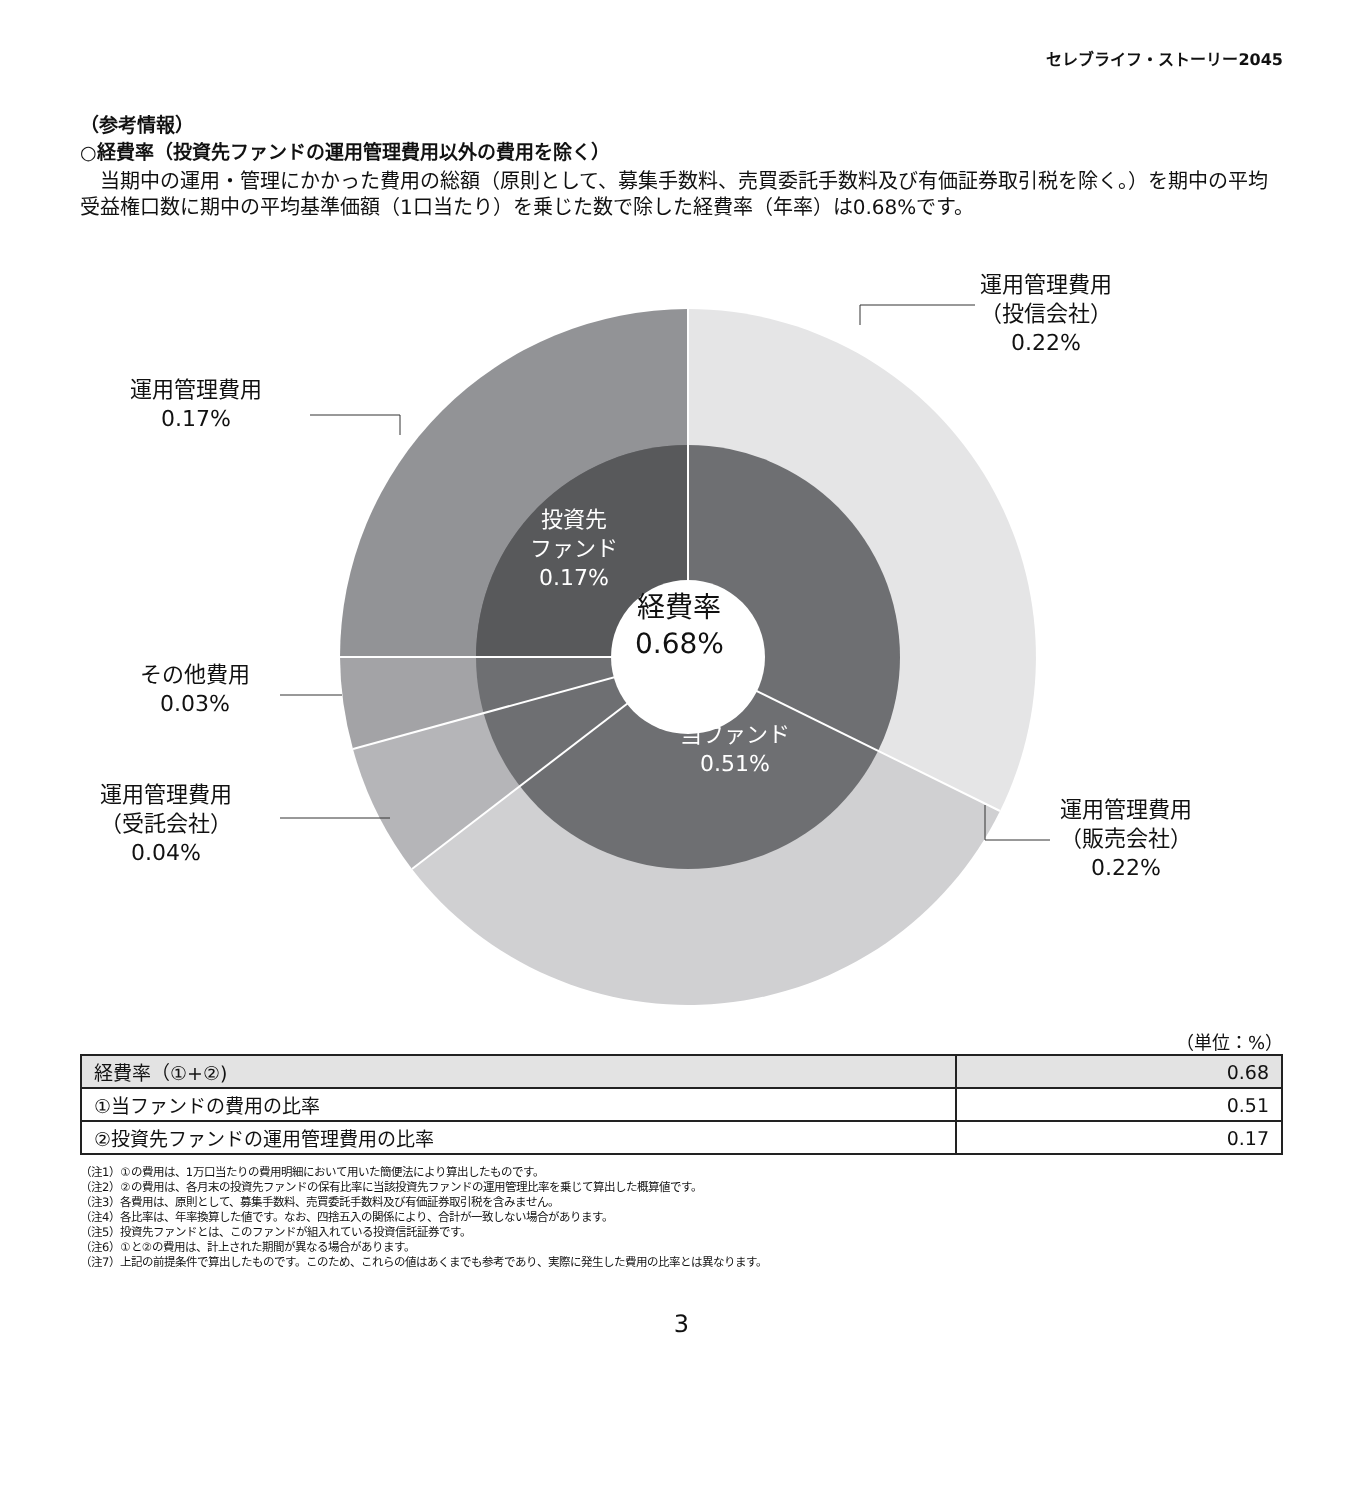セレブライフ・ストーリー2045
（参考情報）
○経費率（投資先ファンドの運用管理費用以外の費用を除く）
当期中の運用・管理にかかった費用の総額（原則として、募集手数料、売買委託手数料及び有価証券取引税を除く。）を期中の平均受益権口数に期中の平均基準価額（1口当たり）を乗じた数で除した経費率（年率）は0.68%です。
運用管理費用
（投信会社）
0.22%
運用管理費用
0.17%
その他費用
0.03%
運用管理費用
（受託会社）
0.04%
運用管理費用
（販売会社）
0.22%
投資先
ファンド
0.17%
経費率
0.68%
当ファンド
0.51%
（単位：%）
| 経費率（①+②) | 0.68 |
| ①当ファンドの費用の比率 | 0.51 |
| ②投資先ファンドの運用管理費用の比率 | 0.17 |
（注1）①の費用は、1万口当たりの費用明細において用いた簡便法により算出したものです。
（注2）②の費用は、各月末の投資先ファンドの保有比率に当該投資先ファンドの運用管理比率を乗じて算出した概算値です。
（注3）各費用は、原則として、募集手数料、売買委託手数料及び有価証券取引税を含みません。
（注4）各比率は、年率換算した値です。なお、四捨五入の関係により、合計が一致しない場合があります。
（注5）投資先ファンドとは、このファンドが組入れている投資信託証券です。
（注6）①と②の費用は、計上された期間が異なる場合があります。
（注7）上記の前提条件で算出したものです。このため、これらの値はあくまでも参考であり、実際に発生した費用の比率とは異なります。
3